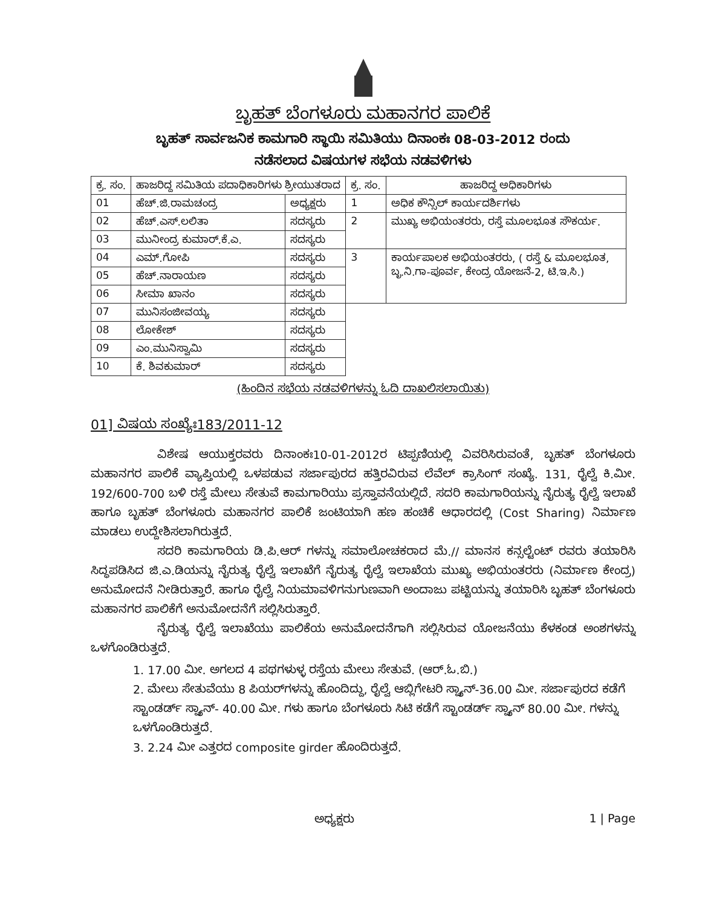ಬೃಹತ್ ಬೆಂಗಳೂರು ಮಹಾನಗರ ಪಾಲಿಕೆ
ಬೃಹತ್ ಸಾರ್ವಜನಿಕ ಕಾಮಗಾರಿ ಸ್ಥಾಯಿ ಸಮಿತಿಯು ದಿನಾಂಕಃ 08-03-2012 ರಂದು
ನಡೆಸಲಾದ ವಿಷಯಗಳ ಸಭೆಯ ನಡವಳಿಗಳು
| ಕ್ರ. ಸಂ. | ಹಾಜರಿದ್ದ ಸಮಿತಿಯ ಪದಾಧಿಕಾರಿಗಳು ಶ್ರೀಯುತರಾದ | | ಕ್ರ. ಸಂ. | ಹಾಜರಿದ್ದ ಅಧಿಕಾರಿಗಳು |
| --- | --- | --- | --- | --- |
| 01 | ಹೆಚ್.ಜಿ.ರಾಮಚಂದ್ರ | ಅಧ್ಯಕ್ಷರು | 1 | ಅಧಿಕ ಕೌನ್ಸಿಲ್ ಕಾರ್ಯದರ್ಶಿಗಳು |
| 02 | ಹೆಚ್.ಎಸ್.ಲಲಿತಾ | ಸದಸ್ಯರು | 2 | ಮುಖ್ಯ ಅಭಿಯಂತರರು, ರಸ್ತೆ ಮೂಲಭೂತ ಸೌಕರ್ಯ. |
| 03 | ಮುನೀಂದ್ರ ಕುಮಾರ್.ಕೆ.ಎ. | ಸದಸ್ಯರು | | |
| 04 | ಎಮ್.ಗೋಪಿ | ಸದಸ್ಯರು | 3 | ಕಾರ್ಯಪಾಲಕ ಅಭಿಯಂತರರು, ( ರಸ್ತೆ & ಮೂಲಭೂತ, ಬೃ.ನಿ.ಗಾ-ಪೂರ್ವ, ಕೇಂದ್ರ ಯೋಜನೆ-2, ಟಿ.ಇ.ಸಿ.) |
| 05 | ಹೆಚ್.ನಾರಾಯಣ | ಸದಸ್ಯರು | | |
| 06 | ಸೀಮಾ ಖಾನಂ | ಸದಸ್ಯರು | | |
| 07 | ಮುನಿಸಂಜೀವಯ್ಯ | ಸದಸ್ಯರು | | |
| 08 | ಲೋಕೇಶ್ | ಸದಸ್ಯರು | | |
| 09 | ಎಂ.ಮುನಿಸ್ವಾಮಿ | ಸದಸ್ಯರು | | |
| 10 | ಕೆ. ಶಿವಕುಮಾರ್ | ಸದಸ್ಯರು | | |
(ಹಿಂದಿನ ಸಭೆಯ ನಡವಳಿಗಳನ್ನು ಓದಿ ದಾಖಲಿಸಲಾಯಿತು)
01] ವಿಷಯ ಸಂಖ್ಯೆಃ183/2011-12
ವಿಶೇಷ ಆಯುಕ್ತರವರು ದಿನಾಂಕಃ10-01-2012ರ ಟಿಪ್ಪಣಿಯಲ್ಲಿ ವಿವರಿಸಿರುವಂತೆ, ಬೃಹತ್ ಬೆಂಗಳೂರು ಮಹಾನಗರ ಪಾಲಿಕೆ ವ್ಯಾಪ್ತಿಯಲ್ಲಿ ಒಳಪಡುವ ಸರ್ಜಾಪುರದ ಹತ್ತಿರವಿರುವ ಲೆವೆಲ್ ಕ್ರಾಸಿಂಗ್ ಸಂಖ್ಯೆ. 131, ರೈಲ್ವೆ ಕಿ.ಮೀ. 192/600-700 ಬಳಿ ರಸ್ತೆ ಮೇಲು ಸೇತುವೆ ಕಾಮಗಾರಿಯು ಪ್ರಸ್ತಾವನೆಯಲ್ಲಿದೆ. ಸದರಿ ಕಾಮಗಾರಿಯನ್ನು ನೈರುತ್ಯ ರೈಲ್ವೆ ಇಲಾಖೆ ಹಾಗೂ ಬೃಹತ್ ಬೆಂಗಳೂರು ಮಹಾನಗರ ಪಾಲಿಕೆ ಜಂಟಿಯಾಗಿ ಹಣ ಹಂಚಿಕೆ ಆಧಾರದಲ್ಲಿ (Cost Sharing) ನಿರ್ಮಾಣ ಮಾಡಲು ಉದ್ದೇಶಿಸಲಾಗಿರುತ್ತದೆ.
ಸದರಿ ಕಾಮಗಾರಿಯ ಡಿ.ಪಿ.ಆರ್ ಗಳನ್ನು ಸಮಾಲೋಚಕರಾದ ಮೆ.// ಮಾನಸ ಕನ್ಸಲ್ಟೆಂಟ್ ರವರು ತಯಾರಿಸಿ ಸಿದ್ಧಪಡಿಸಿದ ಜಿ.ಎ.ಡಿಯನ್ನು ನೈರುತ್ಯ ರೈಲ್ವೆ ಇಲಾಖೆಗೆ ನೈರುತ್ಯ ರೈಲ್ವೆ ಇಲಾಖೆಯ ಮುಖ್ಯ ಅಭಿಯಂತರರು (ನಿರ್ಮಾಣ ಕೇಂದ್ರ) ಅನುಮೋದನೆ ನೀಡಿರುತ್ತಾರೆ. ಹಾಗೂ ರೈಲ್ವೆ ನಿಯಮಾವಳಿಗನುಗುಣವಾಗಿ ಅಂದಾಜು ಪಟ್ಟಿಯನ್ನು ತಯಾರಿಸಿ ಬೃಹತ್ ಬೆಂಗಳೂರು ಮಹಾನಗರ ಪಾಲಿಕೆಗೆ ಅನುಮೋದನೆಗೆ ಸಲ್ಲಿಸಿರುತ್ತಾರೆ.
ನೈರುತ್ಯ ರೈಲ್ವೆ ಇಲಾಖೆಯು ಪಾಲಿಕೆಯ ಅನುಮೋದನೆಗಾಗಿ ಸಲ್ಲಿಸಿರುವ ಯೋಜನೆಯು ಕೆಳಕಂಡ ಅಂಶಗಳನ್ನು ಒಳಗೊಂಡಿರುತ್ತದೆ.
1. 17.00 ಮೀ. ಅಗಲದ 4 ಪಥಗಳುಳ್ಳ ರಸ್ತೆಯ ಮೇಲು ಸೇತುವೆ. (ಆರ್.ಓ.ಬಿ.)
2. ಮೇಲು ಸೇತುವೆಯು 8 ಪಿಯರ್‌ಗಳನ್ನು ಹೊಂದಿದ್ದು, ರೈಲ್ವೆ ಆಬ್ಲಿಗೇಟರಿ ಸ್ಪ್ಯಾನ್-36.00 ಮೀ. ಸರ್ಜಾಪುರದ ಕಡೆಗೆ ಸ್ಟಾಂಡರ್ಡ್ ಸ್ಪ್ಯಾನ್- 40.00 ಮೀ. ಗಳು ಹಾಗೂ ಬೆಂಗಳೂರು ಸಿಟಿ ಕಡೆಗೆ ಸ್ಟಾಂಡರ್ಡ್ ಸ್ಪ್ಯಾನ್ 80.00 ಮೀ. ಗಳನ್ನು ಒಳಗೊಂಡಿರುತ್ತದೆ.
3. 2.24 ಮೀ ಎತ್ತರದ composite girder ಹೊಂದಿರುತ್ತದೆ.
ಅಧ್ಯಕ್ಷರು 1 | Page